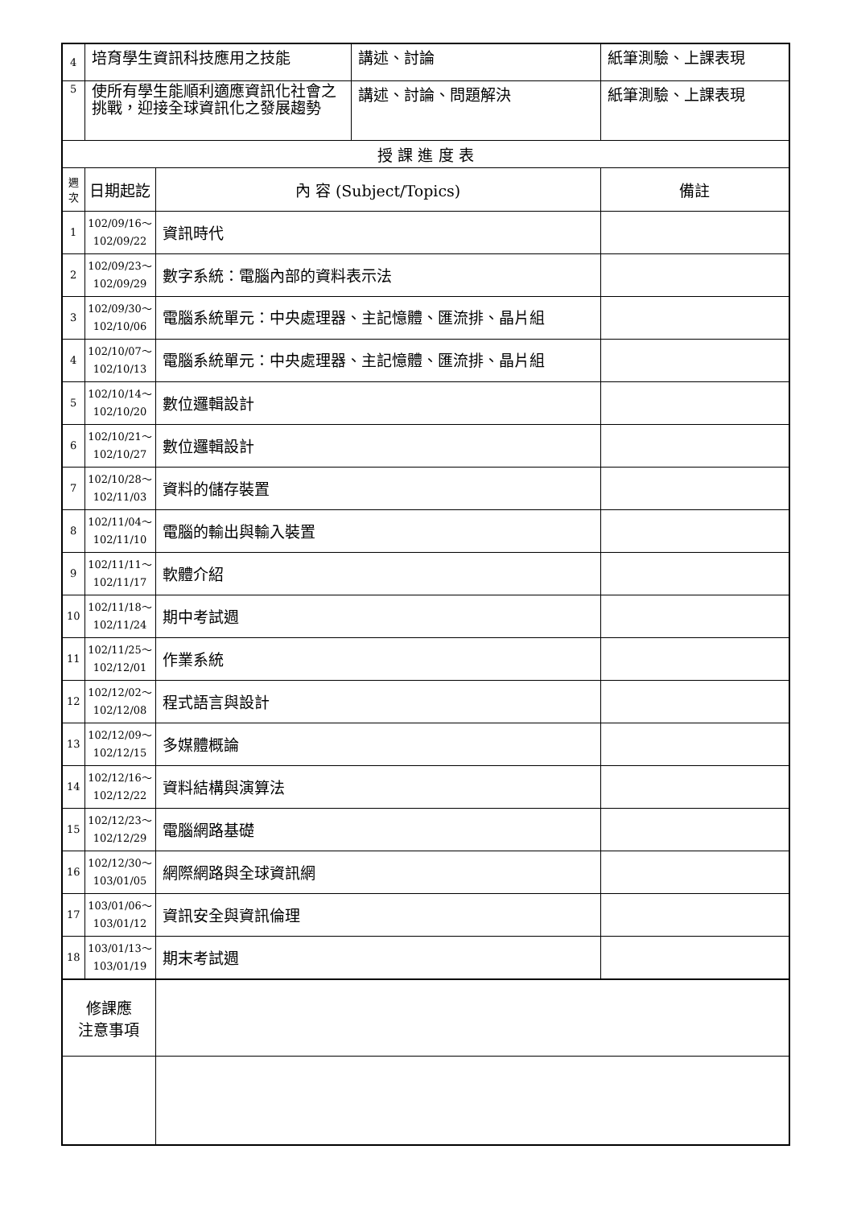| 4 | 培育學生資訊科技應用之技能 | | 講述、討論 | 紙筆測驗、上課表現 |
| 5 | 使所有學生能順利適應資訊化社會之挑戰，迎接全球資訊化之發展趨勢 | | 講述、討論、問題解決 | 紙筆測驗、上課表現 |
| 授 課 進 度 表 | | | | |
| 週次 | 日期起訖 | 內 容 (Subject/Topics) | | 備註 |
| 1 | 102/09/16～ 102/09/22 | 資訊時代 | | |
| 2 | 102/09/23～ 102/09/29 | 數字系統：電腦內部的資料表示法 | | |
| 3 | 102/09/30～ 102/10/06 | 電腦系統單元：中央處理器、主記憶體、匯流排、晶片組 | | |
| 4 | 102/10/07～ 102/10/13 | 電腦系統單元：中央處理器、主記憶體、匯流排、晶片組 | | |
| 5 | 102/10/14～ 102/10/20 | 數位邏輯設計 | | |
| 6 | 102/10/21～ 102/10/27 | 數位邏輯設計 | | |
| 7 | 102/10/28～ 102/11/03 | 資料的儲存裝置 | | |
| 8 | 102/11/04～ 102/11/10 | 電腦的輸出與輸入裝置 | | |
| 9 | 102/11/11～ 102/11/17 | 軟體介紹 | | |
| 10 | 102/11/18～ 102/11/24 | 期中考試週 | | |
| 11 | 102/11/25～ 102/12/01 | 作業系統 | | |
| 12 | 102/12/02～ 102/12/08 | 程式語言與設計 | | |
| 13 | 102/12/09～ 102/12/15 | 多媒體概論 | | |
| 14 | 102/12/16～ 102/12/22 | 資料結構與演算法 | | |
| 15 | 102/12/23～ 102/12/29 | 電腦網路基礎 | | |
| 16 | 102/12/30～ 103/01/05 | 網際網路與全球資訊網 | | |
| 17 | 103/01/06～ 103/01/12 | 資訊安全與資訊倫理 | | |
| 18 | 103/01/13～ 103/01/19 | 期末考試週 | | |
| 修課應 注意事項 | | | | |